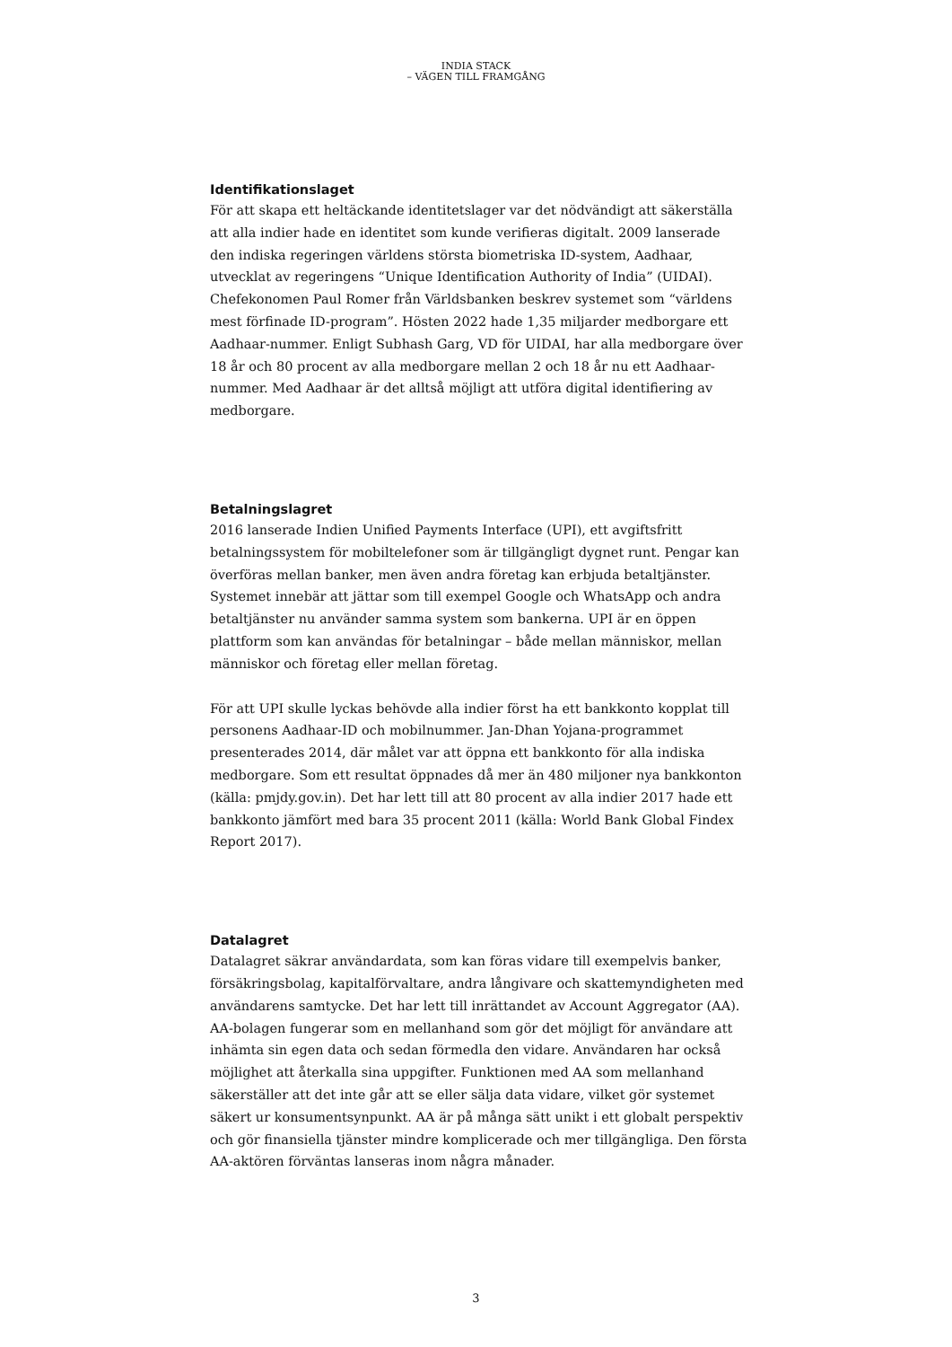INDIA STACK
– VÄGEN TILL FRAMGÅNG
Identifikationslaget
För att skapa ett heltäckande identitetslager var det nödvändigt att säkerställa att alla indier hade en identitet som kunde verifieras digitalt. 2009 lanserade den indiska regeringen världens största biometriska ID-system, Aadhaar, utvecklat av regeringens “Unique Identification Authority of India” (UIDAI). Chefekonomen Paul Romer från Världsbanken beskrev systemet som “världens mest förfinade ID-program”. Hösten 2022 hade 1,35 miljarder medborgare ett Aadhaar-nummer. Enligt Subhash Garg, VD för UIDAI, har alla medborgare över 18 år och 80 procent av alla medborgare mellan 2 och 18 år nu ett Aadhaar-nummer. Med Aadhaar är det alltså möjligt att utföra digital identifiering av medborgare.
Betalningslagret
2016 lanserade Indien Unified Payments Interface (UPI), ett avgiftsfritt betalningssystem för mobiltelefoner som är tillgängligt dygnet runt. Pengar kan överföras mellan banker, men även andra företag kan erbjuda betaltjänster. Systemet innebär att jättar som till exempel Google och WhatsApp och andra betaltjänster nu använder samma system som bankerna. UPI är en öppen plattform som kan användas för betalningar – både mellan människor, mellan människor och företag eller mellan företag.
För att UPI skulle lyckas behövde alla indier först ha ett bankkonto kopplat till personens Aadhaar-ID och mobilnummer. Jan-Dhan Yojana-programmet presenterades 2014, där målet var att öppna ett bankkonto för alla indiska medborgare. Som ett resultat öppnades då mer än 480 miljoner nya bankkonton (källa: pmjdy.gov.in). Det har lett till att 80 procent av alla indier 2017 hade ett bankkonto jämfört med bara 35 procent 2011 (källa: World Bank Global Findex Report 2017).
Datalagret
Datalagret säkrar användardata, som kan föras vidare till exempelvis banker, försäkringsbolag, kapitalförvaltare, andra långivare och skattemyndigheten med användarens samtycke. Det har lett till inrättandet av Account Aggregator (AA). AA-bolagen fungerar som en mellanhand som gör det möjligt för användare att inhämta sin egen data och sedan förmedla den vidare. Användaren har också möjlighet att återkalla sina uppgifter. Funktionen med AA som mellanhand säkerställer att det inte går att se eller sälja data vidare, vilket gör systemet säkert ur konsumentsynpunkt. AA är på många sätt unikt i ett globalt perspektiv och gör finansiella tjänster mindre komplicerade och mer tillgängliga. Den första AA-aktören förväntas lanseras inom några månader.
3